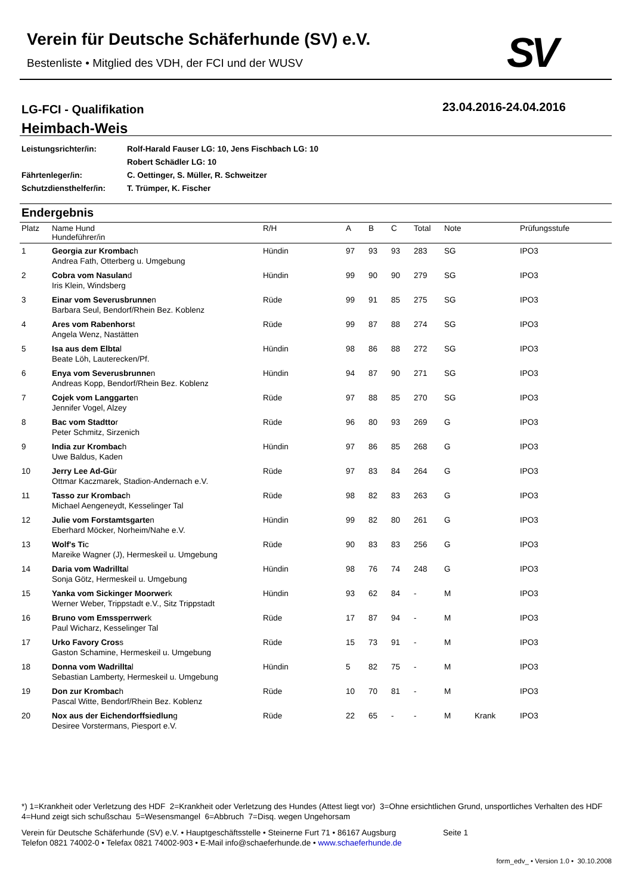Verein für Deutsche Schäferhunde (SV) e.V.
Bestenliste • Mitglied des VDH, der FCI und der WUSV
SV
LG-FCI - Qualifikation
Heimbach-Weis
23.04.2016-24.04.2016
| Leistungsrichter/in: | Rolf-Harald Fauser LG: 10, Jens Fischbach LG: 10 |
| | Robert Schädler LG: 10 |
| Fährtenleger/in: | C. Oettinger, S. Müller, R. Schweitzer |
| Schutzdiensthelfer/in: | T. Trümper, K. Fischer |
Endergebnis
| Platz | Name Hund Hundeführer/in | R/H | A | B | C | Total | Note | | Prüfungsstufe |
| --- | --- | --- | --- | --- | --- | --- | --- | --- | --- |
| 1 | Georgia zur Krombac h Andrea Fath, Otterberg u. Umgebung | Hündin | 97 | 93 | 93 | 283 | SG | | IPO3 |
| 2 | Cobra vom Nasulan d Iris Klein, Windsberg | Hündin | 99 | 90 | 90 | 279 | SG | | IPO3 |
| 3 | Einar vom Severusbrunne n Barbara Seul, Bendorf/Rhein Bez. Koblenz | Rüde | 99 | 91 | 85 | 275 | SG | | IPO3 |
| 4 | Ares vom Rabenhors t Angela Wenz, Nastätten | Rüde | 99 | 87 | 88 | 274 | SG | | IPO3 |
| 5 | Isa aus dem Elbta l Beate Löh, Lauterecken/Pf. | Hündin | 98 | 86 | 88 | 272 | SG | | IPO3 |
| 6 | Enya vom Severusbrunne n Andreas Kopp, Bendorf/Rhein Bez. Koblenz | Hündin | 94 | 87 | 90 | 271 | SG | | IPO3 |
| 7 | Cojek vom Langgarte n Jennifer Vogel, Alzey | Rüde | 97 | 88 | 85 | 270 | SG | | IPO3 |
| 8 | Bac vom Stadtto r Peter Schmitz, Sirzenich | Rüde | 96 | 80 | 93 | 269 | G | | IPO3 |
| 9 | India zur Krombac h Uwe Baldus, Kaden | Hündin | 97 | 86 | 85 | 268 | G | | IPO3 |
| 10 | Jerry Lee Ad-Gü r Ottmar Kaczmarek, Stadion-Andernach e.V. | Rüde | 97 | 83 | 84 | 264 | G | | IPO3 |
| 11 | Tasso zur Krombac h Michael Aengeneydt, Kesselinger Tal | Rüde | 98 | 82 | 83 | 263 | G | | IPO3 |
| 12 | Julie vom Forstamtsgarte n Eberhard Möcker, Norheim/Nahe e.V. | Hündin | 99 | 82 | 80 | 261 | G | | IPO3 |
| 13 | Wolf's Ti c Mareike Wagner (J), Hermeskeil u. Umgebung | Rüde | 90 | 83 | 83 | 256 | G | | IPO3 |
| 14 | Daria vom Wadrillta l Sonja Götz, Hermeskeil u. Umgebung | Hündin | 98 | 76 | 74 | 248 | G | | IPO3 |
| 15 | Yanka vom Sickinger Moorwer k Werner Weber, Trippstadt e.V., Sitz Trippstadt | Hündin | 93 | 62 | 84 | - | M | | IPO3 |
| 16 | Bruno vom Emssperrwer k Paul Wicharz, Kesselinger Tal | Rüde | 17 | 87 | 94 | - | M | | IPO3 |
| 17 | Urko Favory Cros s Gaston Schamine, Hermeskeil u. Umgebung | Rüde | 15 | 73 | 91 | - | M | | IPO3 |
| 18 | Donna vom Wadrillta l Sebastian Lamberty, Hermeskeil u. Umgebung | Hündin | 5 | 82 | 75 | - | M | | IPO3 |
| 19 | Don zur Krombac h Pascal Witte, Bendorf/Rhein Bez. Koblenz | Rüde | 10 | 70 | 81 | - | M | | IPO3 |
| 20 | Nox aus der Eichendorffsiedlun g Desiree Vorstermans, Piesport e.V. | Rüde | 22 | 65 | - | - | M | Krank | IPO3 |
*) 1=Krankheit oder Verletzung des HDF 2=Krankheit oder Verletzung des Hundes (Attest liegt vor) 3=Ohne ersichtlichen Grund, unsportliches Verhalten des HDF 4=Hund zeigt sich schußschau 5=Wesensmangel 6=Abbruch 7=Disq. wegen Ungehorsam
Verein für Deutsche Schäferhunde (SV) e.V. • Hauptgeschäftsstelle • Steinerne Furt 71 • 86167 Augsburg Seite 1
Telefon 0821 74002-0 • Telefax 0821 74002-903 • E-Mail info@schaeferhunde.de • www.schaeferhunde.de
form_edv_ • Version 1.0 • 30.10.2008